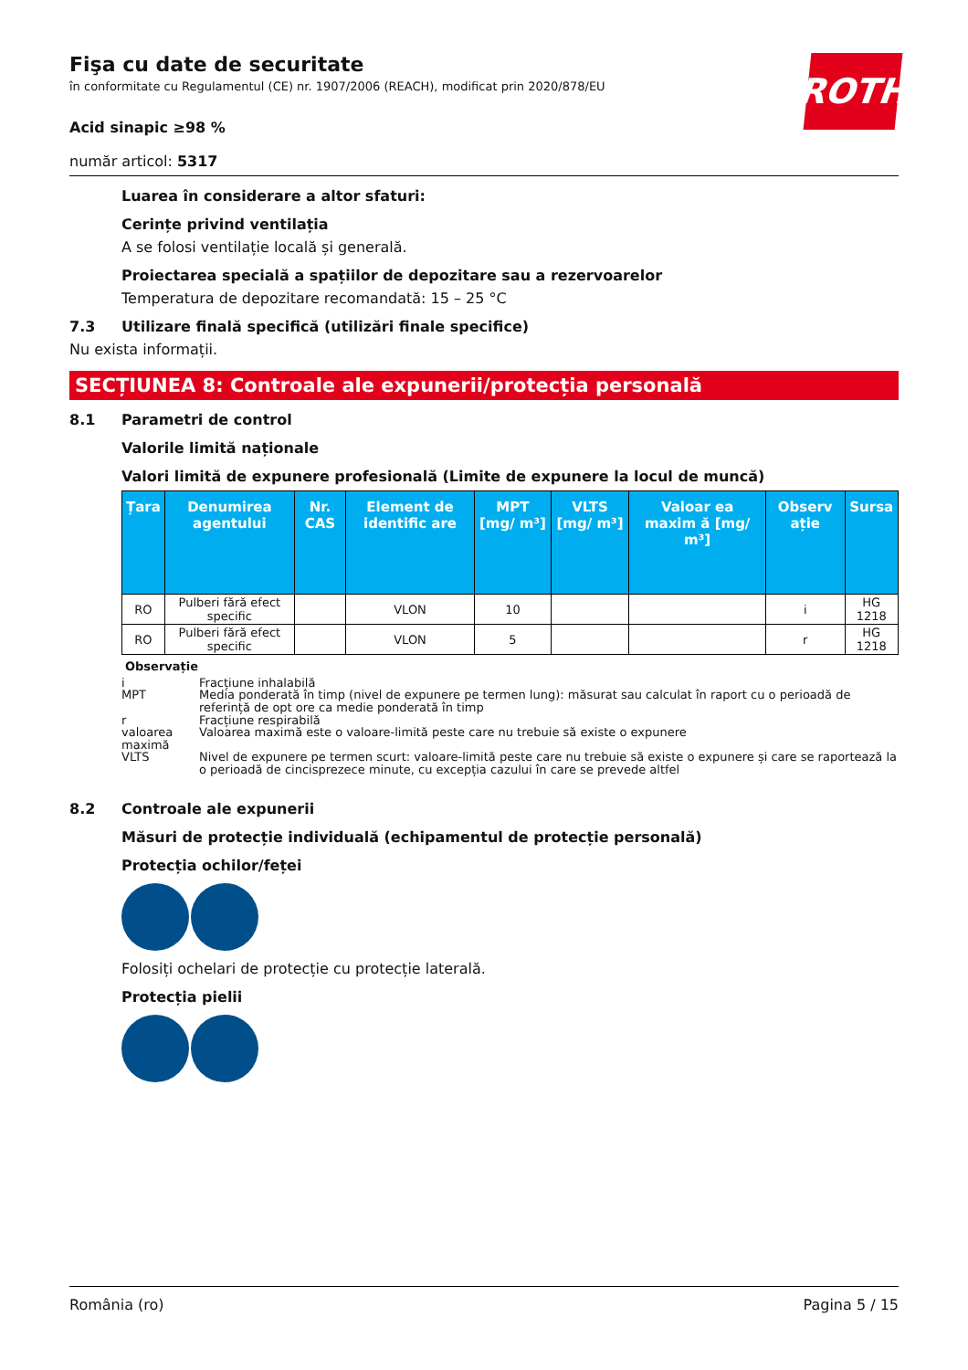ROTH
Fişa cu date de securitate
în conformitate cu Regulamentul (CE) nr. 1907/2006 (REACH), modificat prin 2020/878/EU
Acid sinapic ≥98 %
număr articol: 5317
Luarea în considerare a altor sfaturi:
Cerințe privind ventilația
A se folosi ventilație locală și generală.
Proiectarea specială a spațiilor de depozitare sau a rezervoarelor
Temperatura de depozitare recomandată: 15 – 25 °C
7.3 Utilizare finală specifică (utilizări finale specifice)
Nu exista informații.
SECȚIUNEA 8: Controale ale expunerii/protecția personală
8.1 Parametri de control
Valorile limită naționale
Valori limită de expunere profesională (Limite de expunere la locul de muncă)
| Țara | Denumirea agentului | Nr. CAS | Element de identific are | MPT [mg/ m³] | VLTS [mg/ m³] | Valoar ea maxim ă [mg/ m³] | Observ ație | Sursa |
| --- | --- | --- | --- | --- | --- | --- | --- | --- |
| RO | Pulberi fără efect specific | | VLON | 10 | | | i | HG 1218 |
| RO | Pulberi fără efect specific | | VLON | 5 | | | r | HG 1218 |
Observație
i Fracțiune inhalabilă
MPT Media ponderată în timp (nivel de expunere pe termen lung): măsurat sau calculat în raport cu o perioadă de referință de opt ore ca medie ponderată în timp
r Fracțiune respirabilă
valoarea maximă Valoarea maximă este o valoare-limită peste care nu trebuie să existe o expunere
VLTS Nivel de expunere pe termen scurt: valoare-limită peste care nu trebuie să existe o expunere și care se raportează la o perioadă de cincisprezece minute, cu excepția cazului în care se prevede altfel
8.2 Controale ale expunerii
Măsuri de protecție individuală (echipamentul de protecție personală)
Protecția ochilor/feței
Folosiți ochelari de protecție cu protecție laterală.
Protecția pielii
România (ro) Pagina 5 / 15